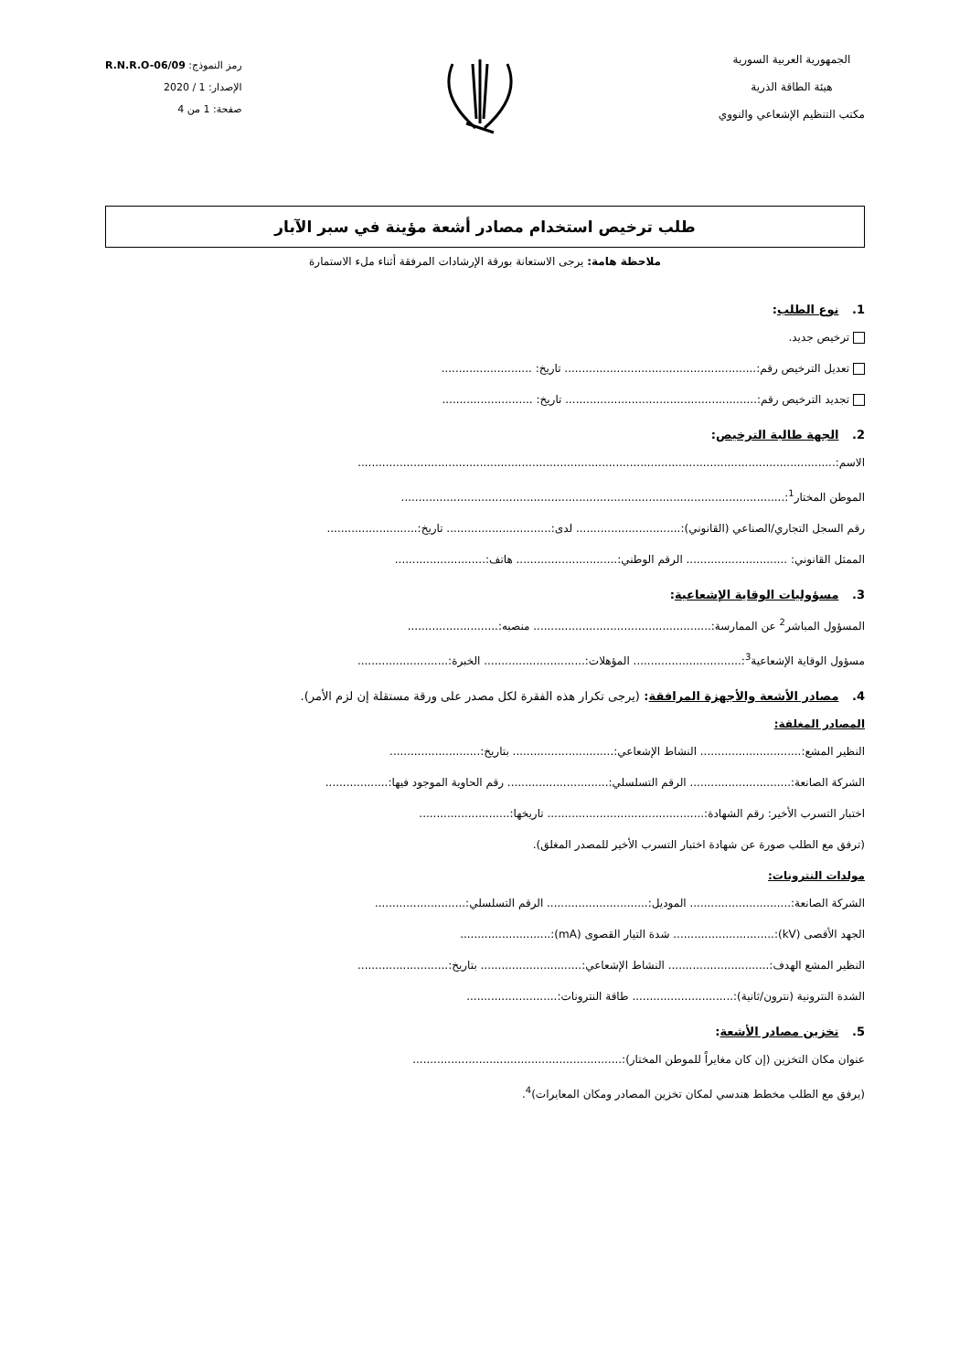الجمهورية العربية السورية
هيئة الطاقة الذرية
مكتب التنظيم الإشعاعي والنووي
رمز النموذج: R.N.R.O-06/09
الإصدار: 1 / 2020
صفحة: 1 من 4
طلب ترخيص استخدام مصادر أشعة مؤينة في سبر الآبار
ملاحظة هامة: يرجى الاستعانة بورقة الإرشادات المرفقة أثناء ملء الاستمارة
1. نوع الطلب:
ترخيص جديد.
تعديل الترخيص رقم:....................................................... تاريخ: ..........................
تجديد الترخيص رقم:....................................................... تاريخ: ..........................
2. الجهة طالبة الترخيص:
الاسم:.........................................................................................................................................
الموطن المختار<sup>1</sup>:..............................................................................................................
رقم السجل التجاري/الصناعي (القانوني):.............................. لدى:.............................. تاريخ:..........................
الممثل القانوني: ............................. الرقم الوطني:............................. هاتف:..........................
3. مسؤوليات الوقاية الإشعاعية:
المسؤول المباشر<sup>2</sup> عن الممارسة:................................................... منصبه:..........................
مسؤول الوقاية الإشعاعية<sup>3</sup>:............................... المؤهلات:............................. الخبرة:..........................
4. مصادر الأشعة والأجهزة المرافقة: (يرجى تكرار هذه الفقرة لكل مصدر على ورقة مستقلة إن لزم الأمر).
المصادر المغلقة:
النظير المشع:............................. النشاط الإشعاعي:............................. بتاريخ:..........................
الشركة الصانعة:............................. الرقم التسلسلي:............................. رقم الحاوية الموجود فيها:..................
اختبار التسرب الأخير: رقم الشهادة:............................................. تاريخها:..........................
(ترفق مع الطلب صورة عن شهادة اختبار التسرب الأخير للمصدر المغلق).
مولدات النترونات:
الشركة الصانعة:............................. الموديل:............................. الرقم التسلسلي:..........................
الجهد الأقصى (kV):............................. شدة التيار القصوى (mA):..........................
النظير المشع الهدف:............................. النشاط الإشعاعي:............................. بتاريخ:..........................
الشدة النترونية (نترون/ثانية):............................. طاقة النترونات:..........................
5. تخزين مصادر الأشعة:
عنوان مكان التخزين (إن كان مغايراً للموطن المختار):............................................................
(يرفق مع الطلب مخطط هندسي لمكان تخزين المصادر ومكان المعايرات)<sup>4</sup>.